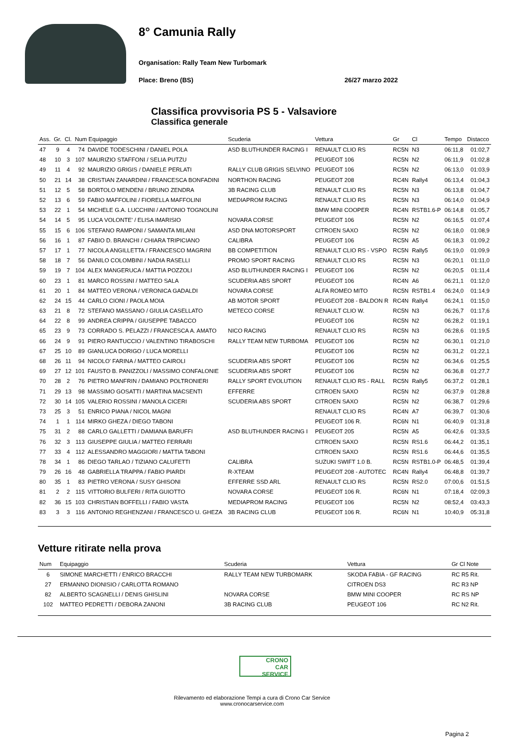8° Camunia Rally
Organisation: Rally Team New Turbomark
Place: Breno (BS) 26/27 marzo 2022
Classifica provvisoria PS 5 - Valsaviore
Classifica generale
| Ass. | Gr. | Cl. | Num Equipaggio | | Scuderia | Vettura | Gr | Cl | Tempo | Distacco |
| --- | --- | --- | --- | --- | --- | --- | --- | --- | --- | --- |
| 47 | 9 | 4 | 74 | DAVIDE TODESCHINI / DANIEL POLA | ASD BLUTHUNDER RACING I | RENAULT CLIO RS | RC5N | N3 | 06:11,8 | 01:02,7 |
| 48 | 10 | 3 | 107 | MAURIZIO STAFFONI / SELIA PUTZU | | PEUGEOT 106 | RC5N | N2 | 06:11,9 | 01:02,8 |
| 49 | 11 | 4 | 92 | MAURIZIO GRIGIS / DANIELE PERLATI | RALLY CLUB GRIGIS SELVINO | PEUGEOT 106 | RC5N | N2 | 06:13,0 | 01:03,9 |
| 50 | 21 | 14 | 38 | CRISTIAN ZANARDINI / FRANCESCA BONFADINI | NORTHON RACING | PEUGEOT 208 | RC4N | Rally4 | 06:13,4 | 01:04,3 |
| 51 | 12 | 5 | 58 | BORTOLO MENDENI / BRUNO ZENDRA | 3B RACING CLUB | RENAULT CLIO RS | RC5N | N3 | 06:13,8 | 01:04,7 |
| 52 | 13 | 6 | 59 | FABIO MAFFOLINI / FIORELLA MAFFOLINI | MEDIAPROM RACING | RENAULT CLIO RS | RC5N | N3 | 06:14,0 | 01:04,9 |
| 53 | 22 | 1 | 54 | MICHELE G.A. LUCCHINI / ANTONIO TOGNOLINI | | BMW MINI COOPER | RC4N | RSTB1.6-P | 06:14,8 | 01:05,7 |
| 54 | 14 | 5 | 95 | LUCA VOLONTE' / ELISA IMARISIO | NOVARA CORSE | PEUGEOT 106 | RC5N | N2 | 06:16,5 | 01:07,4 |
| 55 | 15 | 6 | 106 | STEFANO RAMPONI / SAMANTA MILANI | ASD DNA MOTORSPORT | CITROEN SAXO | RC5N | N2 | 06:18,0 | 01:08,9 |
| 56 | 16 | 1 | 87 | FABIO D. BRANCHI / CHIARA TRIPICIANO | CALIBRA | PEUGEOT 106 | RC5N | A5 | 06:18,3 | 01:09,2 |
| 57 | 17 | 1 | 77 | NICOLA ANGILLETTA / FRANCESCO MAGRINI | BB COMPETITION | RENAULT CLIO RS - VSPO | RC5N | Rally5 | 06:19,0 | 01:09,9 |
| 58 | 18 | 7 | 56 | DANILO COLOMBINI / NADIA RASELLI | PROMO SPORT RACING | RENAULT CLIO RS | RC5N | N3 | 06:20,1 | 01:11,0 |
| 59 | 19 | 7 | 104 | ALEX MANGERUCA / MATTIA POZZOLI | ASD BLUTHUNDER RACING I | PEUGEOT 106 | RC5N | N2 | 06:20,5 | 01:11,4 |
| 60 | 23 | 1 | 81 | MARCO ROSSINI / MATTEO SALA | SCUDERIA ABS SPORT | PEUGEOT 106 | RC4N | A6 | 06:21,1 | 01:12,0 |
| 61 | 20 | 1 | 84 | MATTEO VERONA / VERONICA GADALDI | NOVARA CORSE | ALFA ROMEO MITO | RC5N | RSTB1.4 | 06:24,0 | 01:14,9 |
| 62 | 24 | 15 | 44 | CARLO CIONI / PAOLA MOIA | AB MOTOR SPORT | PEUGEOT 208 - BALDON R | RC4N | Rally4 | 06:24,1 | 01:15,0 |
| 63 | 21 | 8 | 72 | STEFANO MASSANO / GIULIA CASELLATO | METECO CORSE | RENAULT CLIO W. | RC5N | N3 | 06:26,7 | 01:17,6 |
| 64 | 22 | 8 | 99 | ANDREA CRIPPA / GIUSEPPE TABACCO | | PEUGEOT 106 | RC5N | N2 | 06:28,2 | 01:19,1 |
| 65 | 23 | 9 | 73 | CORRADO S. PELAZZI / FRANCESCA A. AMATO | NICO RACING | RENAULT CLIO RS | RC5N | N3 | 06:28,6 | 01:19,5 |
| 66 | 24 | 9 | 91 | PIERO RANTUCCIO / VALENTINO TIRABOSCHI | RALLY TEAM NEW TURBOMA | PEUGEOT 106 | RC5N | N2 | 06:30,1 | 01:21,0 |
| 67 | 25 | 10 | 89 | GIANLUCA DORIGO / LUCA MORELLI | | PEUGEOT 106 | RC5N | N2 | 06:31,2 | 01:22,1 |
| 68 | 26 | 11 | 94 | NICOLO' FARINA / MATTEO CAIROLI | SCUDERIA ABS SPORT | PEUGEOT 106 | RC5N | N2 | 06:34,6 | 01:25,5 |
| 69 | 27 | 12 | 101 | FAUSTO B. PANIZZOLI / MASSIMO CONFALONIE | SCUDERIA ABS SPORT | PEUGEOT 106 | RC5N | N2 | 06:36,8 | 01:27,7 |
| 70 | 28 | 2 | 76 | PIETRO MANFRIN / DAMIANO POLTRONIERI | RALLY SPORT EVOLUTION | RENAULT CLIO RS - RALL | RC5N | Rally5 | 06:37,2 | 01:28,1 |
| 71 | 29 | 13 | 98 | MASSIMO GOSATTI / MARTINA MACSENTI | EFFERRE | CITROEN SAXO | RC5N | N2 | 06:37,9 | 01:28,8 |
| 72 | 30 | 14 | 105 | VALERIO ROSSINI / MANOLA CICERI | SCUDERIA ABS SPORT | CITROEN SAXO | RC5N | N2 | 06:38,7 | 01:29,6 |
| 73 | 25 | 3 | 51 | ENRICO PIANA / NICOL MAGNI | | RENAULT CLIO RS | RC4N | A7 | 06:39,7 | 01:30,6 |
| 74 | 1 | 1 | 114 | MIRKO GHEZA / DIEGO TABONI | | PEUGEOT 106 R. | RC6N | N1 | 06:40,9 | 01:31,8 |
| 75 | 31 | 2 | 88 | CARLO GALLETTI / DAMIANA BARUFFI | ASD BLUTHUNDER RACING I | PEUGEOT 205 | RC5N | A5 | 06:42,6 | 01:33,5 |
| 76 | 32 | 3 | 113 | GIUSEPPE GIULIA / MATTEO FERRARI | | CITROEN SAXO | RC5N | RS1.6 | 06:44,2 | 01:35,1 |
| 77 | 33 | 4 | 112 | ALESSANDRO MAGGIORI / MATTIA TABONI | | CITROEN SAXO | RC5N | RS1.6 | 06:44,6 | 01:35,5 |
| 78 | 34 | 1 | 86 | DIEGO TARLAO / TIZIANO CALUFETTI | CALIBRA | SUZUKI SWIFT 1.0 B. | RC5N | RSTB1.0-P | 06:48,5 | 01:39,4 |
| 79 | 26 | 16 | 48 | GABRIELLA TRAPPA / FABIO PIARDI | R-XTEAM | PEUGEOT 208 - AUTOTEC | RC4N | Rally4 | 06:48,8 | 01:39,7 |
| 80 | 35 | 1 | 83 | PIETRO VERONA / SUSY GHISONI | EFFERRE SSD ARL | RENAULT CLIO RS | RC5N | RS2.0 | 07:00,6 | 01:51,5 |
| 81 | 2 | 2 | 115 | VITTORIO BULFERI / RITA GUIOTTO | NOVARA CORSE | PEUGEOT 106 R. | RC6N | N1 | 07:18,4 | 02:09,3 |
| 82 | 36 | 15 | 103 | CHRISTIAN BOFFELLI / FABIO VASTA | MEDIAPROM RACING | PEUGEOT 106 | RC5N | N2 | 08:52,4 | 03:43,3 |
| 83 | 3 | 3 | 116 | ANTONIO REGHENZANI / FRANCESCO U. GHEZA | 3B RACING CLUB | PEUGEOT 106 R. | RC6N | N1 | 10:40,9 | 05:31,8 |
Vetture ritirate nella prova
| Num | Equipaggio | Scuderia | Vettura | Gr Cl Note |
| --- | --- | --- | --- | --- |
| 6 | SIMONE MARCHETTI / ENRICO BRACCHI | RALLY TEAM NEW TURBOMARK | SKODA FABIA - GF RACING | RC R5 Rit. |
| 27 | ERMANNO DIONISIO / CARLOTTA ROMANO | | CITROEN DS3 | RC R3 NP |
| 82 | ALBERTO SCAGNELLI / DENIS GHISLINI | NOVARA CORSE | BMW MINI COOPER | RC RS NP |
| 102 | MATTEO PEDRETTI / DEBORA ZANONI | 3B RACING CLUB | PEUGEOT 106 | RC N2 Rit. |
CRONO
CAR
SERVICE
Rilevamento ed elaborazione Tempi a cura di Crono Car Service
www.cronocarservice.com
Pagina 2